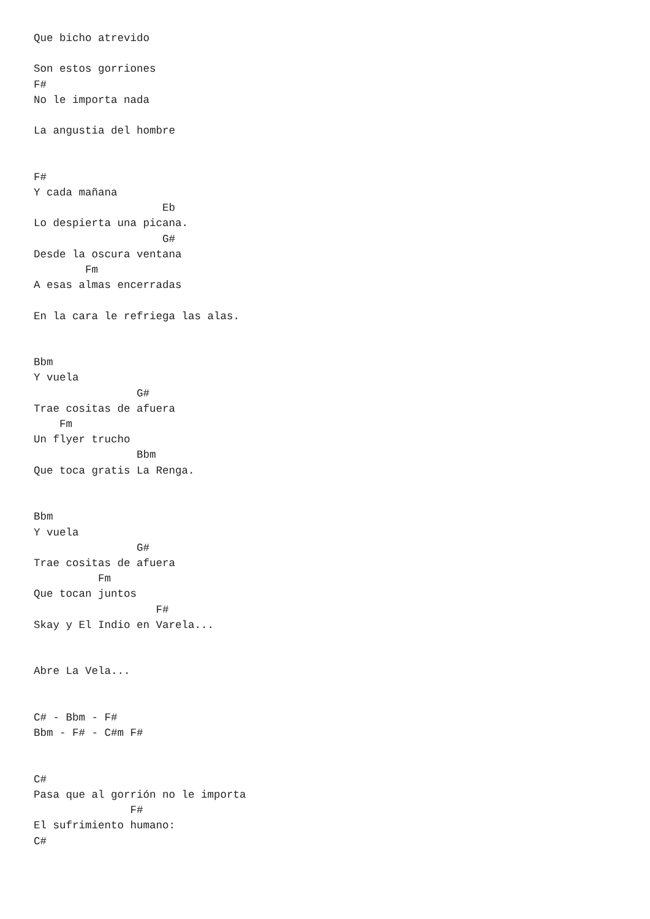Que bicho atrevido

Son estos gorriones
F#
No le importa nada

La angustia del hombre


F#
Y cada mañana
                    Eb
Lo despierta una picana.
                    G#
Desde la oscura ventana
        Fm
A esas almas encerradas

En la cara le refriega las alas.


Bbm
Y vuela
                G#
Trae cositas de afuera
    Fm
Un flyer trucho
                Bbm
Que toca gratis La Renga.


Bbm
Y vuela
                G#
Trae cositas de afuera
          Fm
Que tocan juntos
                   F#
Skay y El Indio en Varela...


Abre La Vela...


C# - Bbm - F#
Bbm - F# - C#m F#


C#
Pasa que al gorrión no le importa
               F#
El sufrimiento humano:
C#